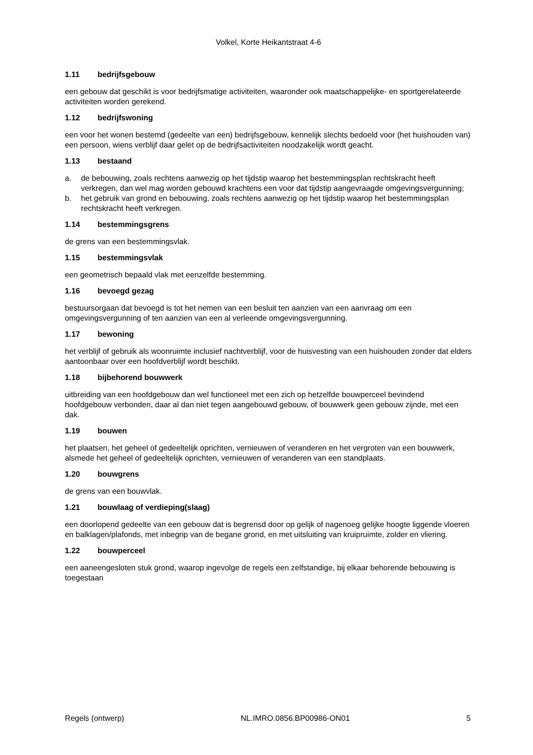Volkel, Korte Heikantstraat 4-6
1.11 bedrijfsgebouw
een gebouw dat geschikt is voor bedrijfsmatige activiteiten, waaronder ook maatschappelijke- en sportgerelateerde activiteiten worden gerekend.
1.12 bedrijfswoning
een voor het wonen bestemd (gedeelte van een) bedrijfsgebouw, kennelijk slechts bedoeld voor (het huishouden van) een persoon, wiens verblijf daar gelet op de bedrijfsactiviteiten noodzakelijk wordt geacht.
1.13 bestaand
a. de bebouwing, zoals rechtens aanwezig op het tijdstip waarop het bestemmingsplan rechtskracht heeft verkregen, dan wel mag worden gebouwd krachtens een voor dat tijdstip aangevraagde omgevingsvergunning;
b. het gebruik van grond en bebouwing, zoals rechtens aanwezig op het tijdstip waarop het bestemmingsplan rechtskracht heeft verkregen.
1.14 bestemmingsgrens
de grens van een bestemmingsvlak.
1.15 bestemmingsvlak
een geometrisch bepaald vlak met eenzelfde bestemming.
1.16 bevoegd gezag
bestuursorgaan dat bevoegd is tot het nemen van een besluit ten aanzien van een aanvraag om een omgevingsvergunning of ten aanzien van een al verleende omgevingsvergunning.
1.17 bewoning
het verblijf of gebruik als woonruimte inclusief nachtverblijf, voor de huisvesting van een huishouden zonder dat elders aantoonbaar over een hoofdverblijf wordt beschikt.
1.18 bijbehorend bouwwerk
uitbreiding van een hoofdgebouw dan wel functioneel met een zich op hetzelfde bouwperceel bevindend hoofdgebouw verbonden, daar al dan niet tegen aangebouwd gebouw, of bouwwerk geen gebouw zijnde, met een dak.
1.19 bouwen
het plaatsen, het geheel of gedeeltelijk oprichten, vernieuwen of veranderen en het vergroten van een bouwwerk, alsmede het geheel of gedeeltelijk oprichten, vernieuwen of veranderen van een standplaats.
1.20 bouwgrens
de grens van een bouwvlak.
1.21 bouwlaag of verdieping(slaag)
een doorlopend gedeelte van een gebouw dat is begrensd door op gelijk of nagenoeg gelijke hoogte liggende vloeren en balklagen/plafonds, met inbegrip van de begane grond, en met uitsluiting van kruipruimte, zolder en vliering.
1.22 bouwperceel
een aaneengesloten stuk grond, waarop ingevolge de regels een zelfstandige, bij elkaar behorende bebouwing is toegestaan
Regels (ontwerp) NL.IMRO.0856.BP00986-ON01 5